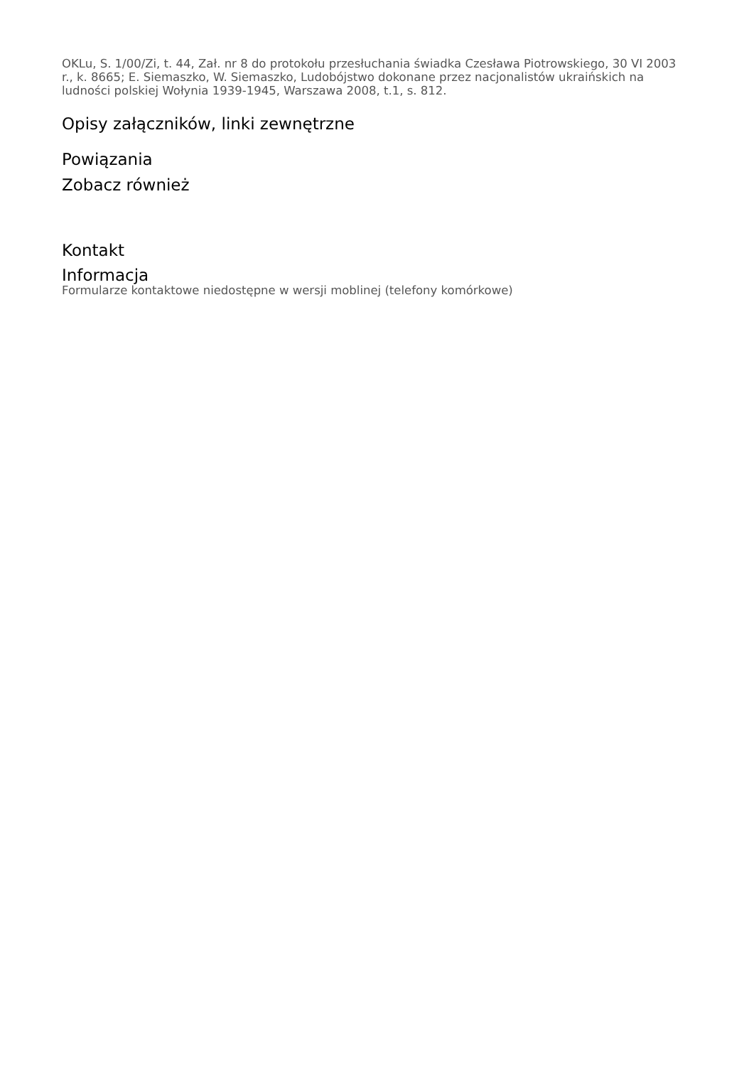OKLu, S. 1/00/Zi, t. 44, Zał. nr 8 do protokołu przesłuchania świadka Czesława Piotrowskiego, 30 VI 2003 r., k. 8665; E. Siemaszko, W. Siemaszko, Ludobójstwo dokonane przez nacjonalistów ukraińskich na ludności polskiej Wołynia 1939-1945, Warszawa 2008, t.1, s. 812.
Opisy załączników, linki zewnętrzne
Powiązania
Zobacz również
Kontakt
Informacja
Formularze kontaktowe niedostępne w wersji moblinej (telefony komórkowe)